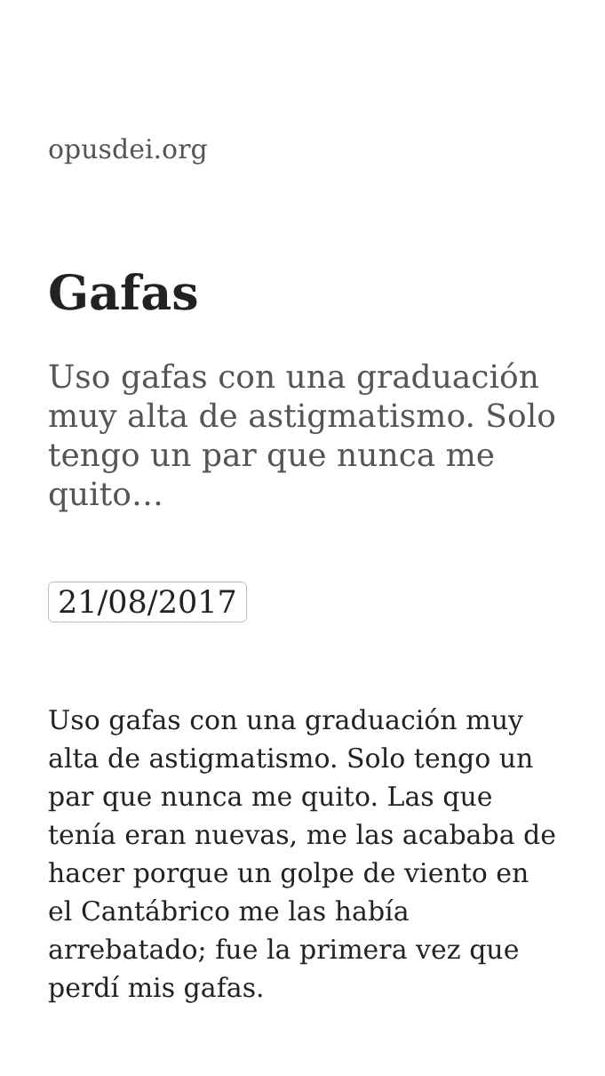opusdei.org
Gafas
Uso gafas con una graduación muy alta de astigmatismo. Solo tengo un par que nunca me quito…
21/08/2017
Uso gafas con una graduación muy alta de astigmatismo. Solo tengo un par que nunca me quito. Las que tenía eran nuevas, me las acababa de hacer porque un golpe de viento en el Cantábrico me las había arrebatado; fue la primera vez que perdí mis gafas.